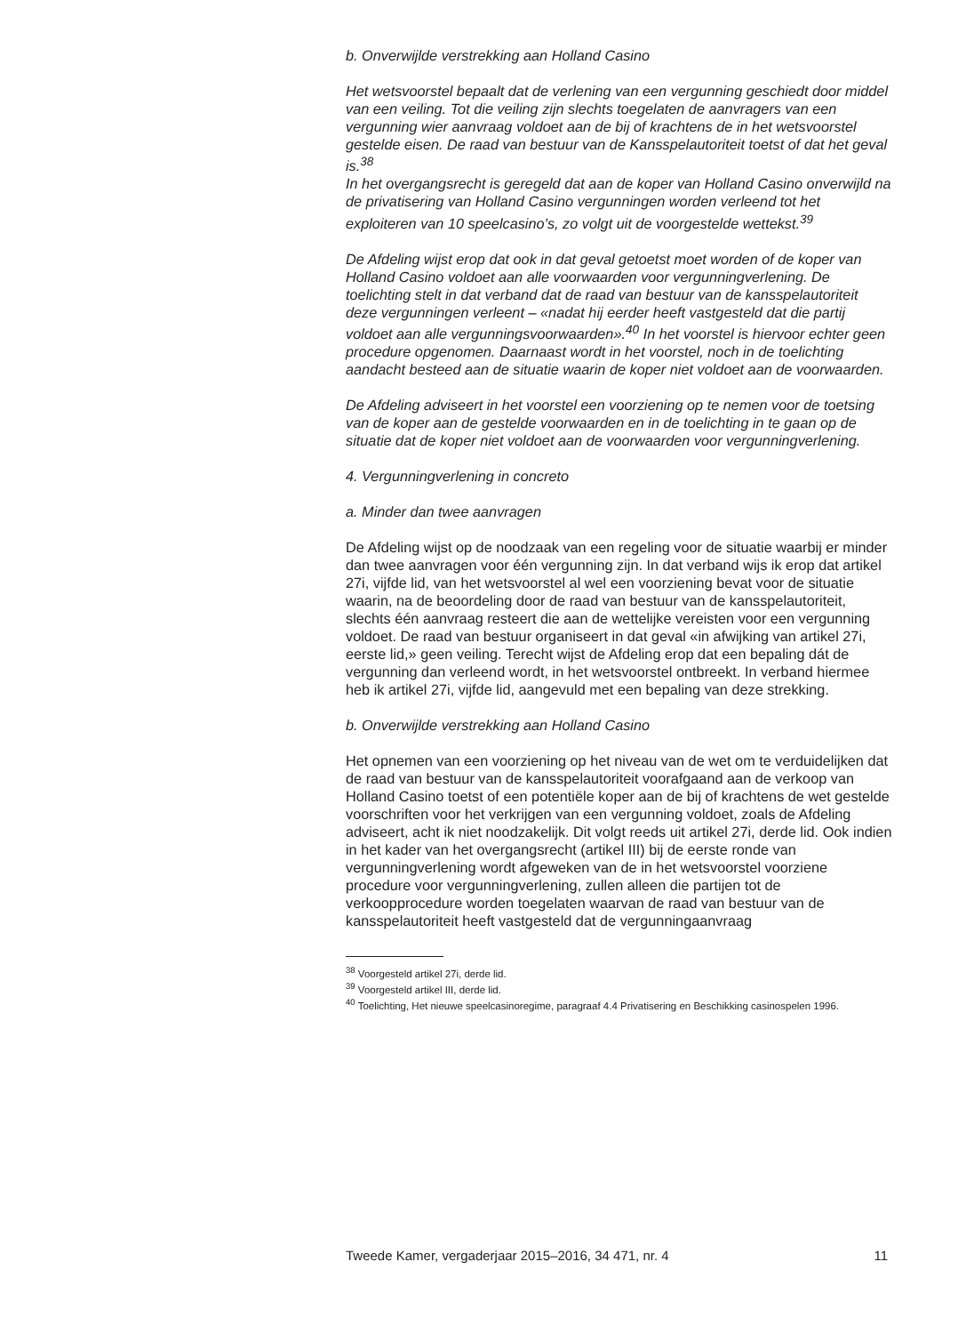b. Onverwijlde verstrekking aan Holland Casino
Het wetsvoorstel bepaalt dat de verlening van een vergunning geschiedt door middel van een veiling. Tot die veiling zijn slechts toegelaten de aanvragers van een vergunning wier aanvraag voldoet aan de bij of krachtens de in het wetsvoorstel gestelde eisen. De raad van bestuur van de Kansspelautoriteit toetst of dat het geval is.<sup>38</sup>
In het overgangsrecht is geregeld dat aan de koper van Holland Casino onverwijld na de privatisering van Holland Casino vergunningen worden verleend tot het exploiteren van 10 speelcasino’s, zo volgt uit de voorgestelde wettekst.<sup>39</sup>
De Afdeling wijst erop dat ook in dat geval getoetst moet worden of de koper van Holland Casino voldoet aan alle voorwaarden voor vergunningverlening. De toelichting stelt in dat verband dat de raad van bestuur van de kansspelautoriteit deze vergunningen verleent – «nadat hij eerder heeft vastgesteld dat die partij voldoet aan alle vergunningsvoorwaarden».<sup>40</sup> In het voorstel is hiervoor echter geen procedure opgenomen. Daarnaast wordt in het voorstel, noch in de toelichting aandacht besteed aan de situatie waarin de koper niet voldoet aan de voorwaarden.
De Afdeling adviseert in het voorstel een voorziening op te nemen voor de toetsing van de koper aan de gestelde voorwaarden en in de toelichting in te gaan op de situatie dat de koper niet voldoet aan de voorwaarden voor vergunningverlening.
4. Vergunningverlening in concreto
a. Minder dan twee aanvragen
De Afdeling wijst op de noodzaak van een regeling voor de situatie waarbij er minder dan twee aanvragen voor één vergunning zijn. In dat verband wijs ik erop dat artikel 27i, vijfde lid, van het wetsvoorstel al wel een voorziening bevat voor de situatie waarin, na de beoordeling door de raad van bestuur van de kansspelautoriteit, slechts één aanvraag resteert die aan de wettelijke vereisten voor een vergunning voldoet. De raad van bestuur organiseert in dat geval «in afwijking van artikel 27i, eerste lid,» geen veiling. Terecht wijst de Afdeling erop dat een bepaling dát de vergunning dan verleend wordt, in het wetsvoorstel ontbreekt. In verband hiermee heb ik artikel 27i, vijfde lid, aangevuld met een bepaling van deze strekking.
b. Onverwijlde verstrekking aan Holland Casino
Het opnemen van een voorziening op het niveau van de wet om te verduidelijken dat de raad van bestuur van de kansspelautoriteit voorafgaand aan de verkoop van Holland Casino toetst of een potentiële koper aan de bij of krachtens de wet gestelde voorschriften voor het verkrijgen van een vergunning voldoet, zoals de Afdeling adviseert, acht ik niet noodzakelijk. Dit volgt reeds uit artikel 27i, derde lid. Ook indien in het kader van het overgangsrecht (artikel III) bij de eerste ronde van vergunningverlening wordt afgeweken van de in het wetsvoorstel voorziene procedure voor vergunningverlening, zullen alleen die partijen tot de verkoopprocedure worden toegelaten waarvan de raad van bestuur van de kansspelautoriteit heeft vastgesteld dat de vergunningaanvraag
<sup>38</sup> Voorgesteld artikel 27i, derde lid.
<sup>39</sup> Voorgesteld artikel III, derde lid.
<sup>40</sup> Toelichting, Het nieuwe speelcasinoregime, paragraaf 4.4 Privatisering en Beschikking casinospelen 1996.
Tweede Kamer, vergaderjaar 2015–2016, 34 471, nr. 4 11